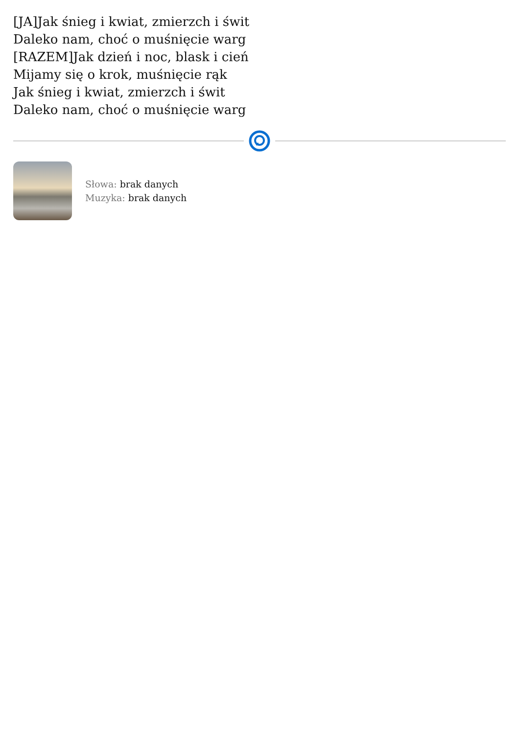[JA]Jak śnieg i kwiat, zmierzch i świt
Daleko nam, choć o muśnięcie warg
[RAZEM]Jak dzień i noc, blask i cień
Mijamy się o krok, muśnięcie rąk
Jak śnieg i kwiat, zmierzch i świt
Daleko nam, choć o muśnięcie warg
Słowa: brak danych
Muzyka: brak danych